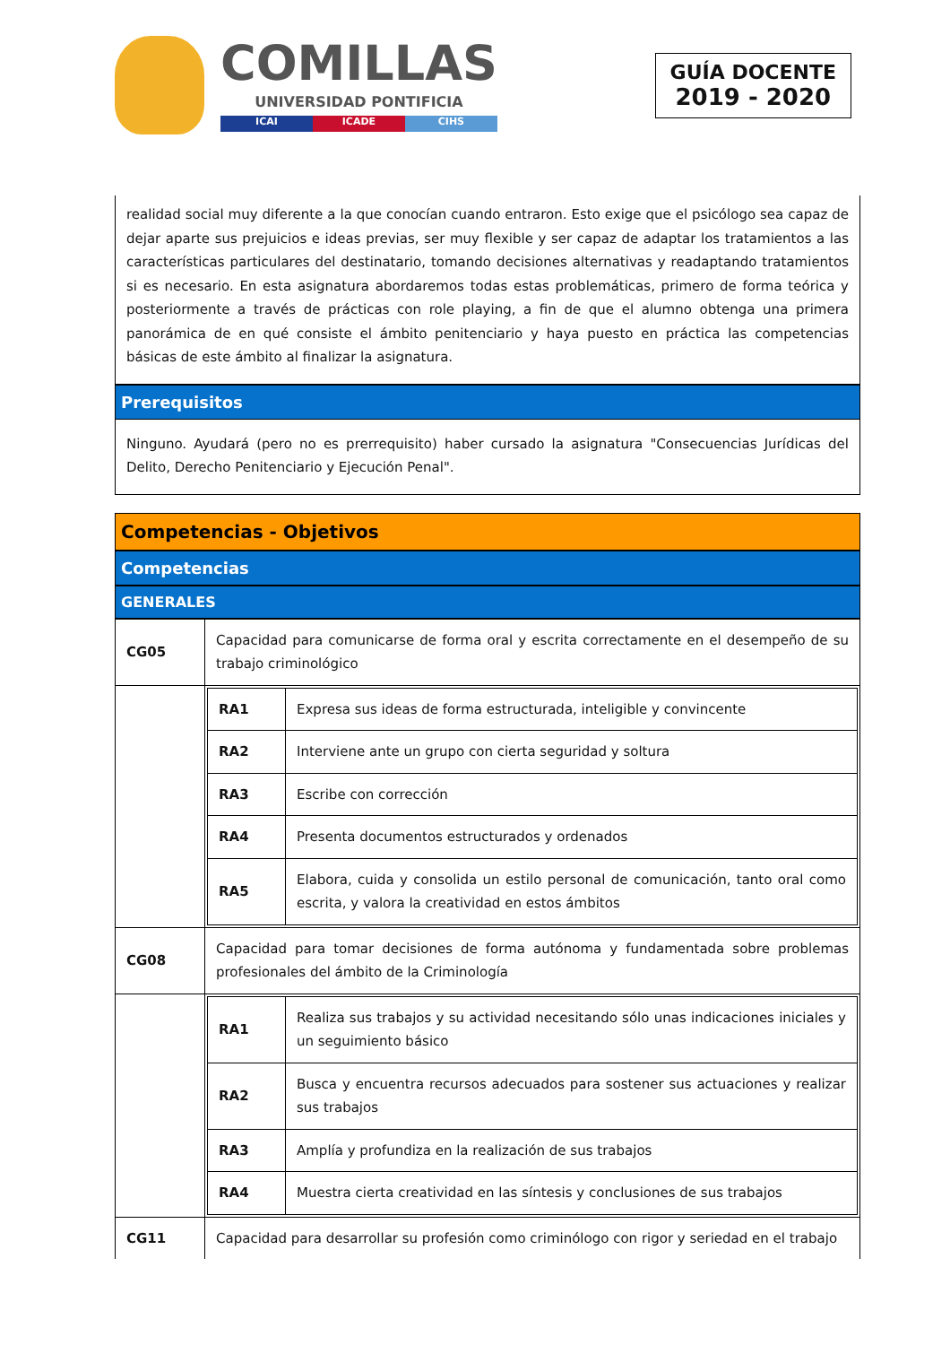COMILLAS
UNIVERSIDAD PONTIFICIA
ICAI ICADE CIHS
GUÍA DOCENTE
2019 - 2020
realidad social muy diferente a la que conocían cuando entraron. Esto exige que el psicólogo sea capaz de dejar aparte sus prejuicios e ideas previas, ser muy flexible y ser capaz de adaptar los tratamientos a las características particulares del destinatario, tomando decisiones alternativas y readaptando tratamientos si es necesario. En esta asignatura abordaremos todas estas problemáticas, primero de forma teórica y posteriormente a través de prácticas con role playing, a fin de que el alumno obtenga una primera panorámica de en qué consiste el ámbito penitenciario y haya puesto en práctica las competencias básicas de este ámbito al finalizar la asignatura.
Prerequisitos
Ninguno. Ayudará (pero no es prerrequisito) haber cursado la asignatura "Consecuencias Jurídicas del Delito, Derecho Penitenciario y Ejecución Penal".
Competencias - Objetivos
Competencias
GENERALES
| CG05 | Capacidad para comunicarse de forma oral y escrita correctamente en el desempeño de su trabajo criminológico |
| | / RA1 / Expresa sus ideas de forma estructurada, inteligible y convincente / / RA2 / Interviene ante un grupo con cierta seguridad y soltura / / RA3 / Escribe con corrección / / RA4 / Presenta documentos estructurados y ordenados / / RA5 / Elabora, cuida y consolida un estilo personal de comunicación, tanto oral como escrita, y valora la creatividad en estos ámbitos / |
| CG08 | Capacidad para tomar decisiones de forma autónoma y fundamentada sobre problemas profesionales del ámbito de la Criminología |
| | / RA1 / Realiza sus trabajos y su actividad necesitando sólo unas indicaciones iniciales y un seguimiento básico / / RA2 / Busca y encuentra recursos adecuados para sostener sus actuaciones y realizar sus trabajos / / RA3 / Amplía y profundiza en la realización de sus trabajos / / RA4 / Muestra cierta creatividad en las síntesis y conclusiones de sus trabajos / |
| CG11 | Capacidad para desarrollar su profesión como criminólogo con rigor y seriedad en el trabajo |